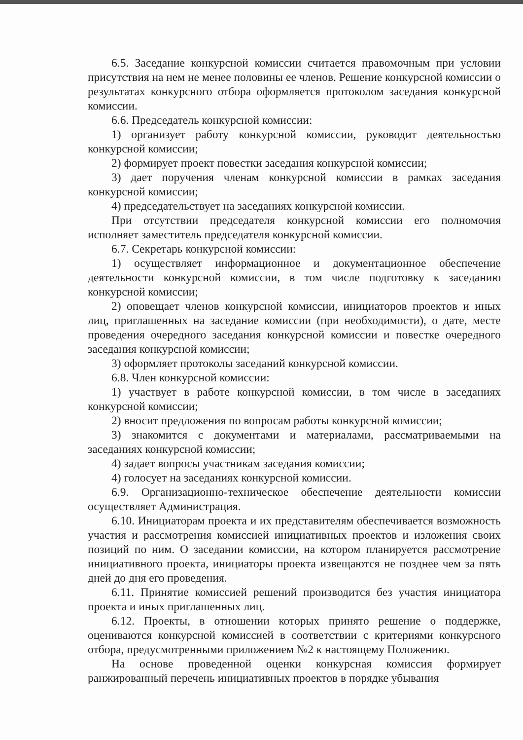6.5. Заседание конкурсной комиссии считается правомочным при условии присутствия на нем не менее половины ее членов. Решение конкурсной комиссии о результатах конкурсного отбора оформляется протоколом заседания конкурсной комиссии.
6.6. Председатель конкурсной комиссии:
1) организует работу конкурсной комиссии, руководит деятельностью конкурсной комиссии;
2) формирует проект повестки заседания конкурсной комиссии;
3) дает поручения членам конкурсной комиссии в рамках заседания конкурсной комиссии;
4) председательствует на заседаниях конкурсной комиссии.
При отсутствии председателя конкурсной комиссии его полномочия исполняет заместитель председателя конкурсной комиссии.
6.7. Секретарь конкурсной комиссии:
1) осуществляет информационное и документационное обеспечение деятельности конкурсной комиссии, в том числе подготовку к заседанию конкурсной комиссии;
2) оповещает членов конкурсной комиссии, инициаторов проектов и иных лиц, приглашенных на заседание комиссии (при необходимости), о дате, месте проведения очередного заседания конкурсной комиссии и повестке очередного заседания конкурсной комиссии;
3) оформляет протоколы заседаний конкурсной комиссии.
6.8. Член конкурсной комиссии:
1) участвует в работе конкурсной комиссии, в том числе в заседаниях конкурсной комиссии;
2) вносит предложения по вопросам работы конкурсной комиссии;
3) знакомится с документами и материалами, рассматриваемыми на заседаниях конкурсной комиссии;
4) задает вопросы участникам заседания комиссии;
4) голосует на заседаниях конкурсной комиссии.
6.9. Организационно-техническое обеспечение деятельности комиссии осуществляет Администрация.
6.10. Инициаторам проекта и их представителям обеспечивается возможность участия и рассмотрения комиссией инициативных проектов и изложения своих позиций по ним. О заседании комиссии, на котором планируется рассмотрение инициативного проекта, инициаторы проекта извещаются не позднее чем за пять дней до дня его проведения.
6.11. Принятие комиссией решений производится без участия инициатора проекта и иных приглашенных лиц.
6.12. Проекты, в отношении которых принято решение о поддержке, оцениваются конкурсной комиссией в соответствии с критериями конкурсного отбора, предусмотренными приложением №2 к настоящему Положению.
На основе проведенной оценки конкурсная комиссия формирует ранжированный перечень инициативных проектов в порядке убывания